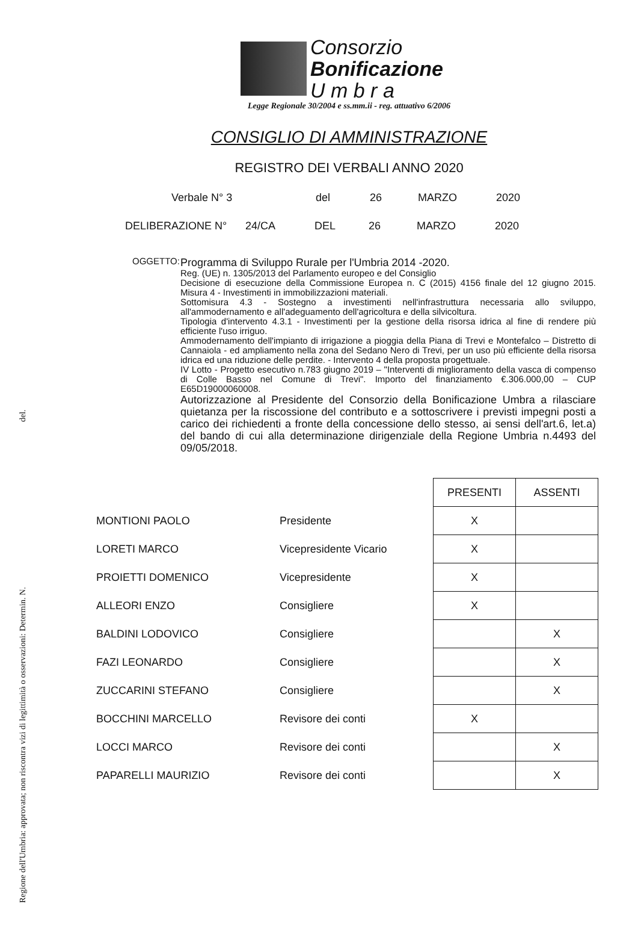Regione dell'Umbria: approvata; non riscontra vizi di legittimità o osservazioni: Determin. N. del.
Consorzio
Bonificazione
U m b r a
Legge Regionale 30/2004 e ss.mm.ii - reg. attuativo 6/2006
CONSIGLIO DI AMMINISTRAZIONE
REGISTRO DEI VERBALI ANNO 2020
Verbale N° 3 del 26 MARZO 2020
DELIBERAZIONE N° 24/CA DEL 26 MARZO 2020
OGGETTO:
Programma di Sviluppo Rurale per l'Umbria 2014 -2020.
Reg. (UE) n. 1305/2013 del Parlamento europeo e del Consiglio
Decisione di esecuzione della Commissione Europea n. C (2015) 4156 finale del 12 giugno 2015. Misura 4 - Investimenti in immobilizzazioni materiali.
Sottomisura 4.3 - Sostegno a investimenti nell'infrastruttura necessaria allo sviluppo, all'ammodernamento e all'adeguamento dell'agricoltura e della silvicoltura.
Tipologia d'intervento 4.3.1 - Investimenti per la gestione della risorsa idrica al fine di rendere più efficiente l'uso irriguo.
Ammodernamento dell'impianto di irrigazione a pioggia della Piana di Trevi e Montefalco – Distretto di Cannaiola - ed ampliamento nella zona del Sedano Nero di Trevi, per un uso più efficiente della risorsa idrica ed una riduzione delle perdite. - Intervento 4 della proposta progettuale.
IV Lotto - Progetto esecutivo n.783 giugno 2019 – "Interventi di miglioramento della vasca di compenso di Colle Basso nel Comune di Trevi". Importo del finanziamento €.306.000,00 – CUP E65D19000060008.
Autorizzazione al Presidente del Consorzio della Bonificazione Umbra a rilasciare quietanza per la riscossione del contributo e a sottoscrivere i previsti impegni posti a carico dei richiedenti a fronte della concessione dello stesso, ai sensi dell'art.6, let.a) del bando di cui alla determinazione dirigenziale della Regione Umbria n.4493 del 09/05/2018.
| | | PRESENTI | ASSENTI |
| MONTIONI PAOLO | Presidente | X | |
| LORETI MARCO | Vicepresidente Vicario | X | |
| PROIETTI DOMENICO | Vicepresidente | X | |
| ALLEORI ENZO | Consigliere | X | |
| BALDINI LODOVICO | Consigliere | | X |
| FAZI LEONARDO | Consigliere | | X |
| ZUCCARINI STEFANO | Consigliere | | X |
| BOCCHINI MARCELLO | Revisore dei conti | X | |
| LOCCI MARCO | Revisore dei conti | | X |
| PAPARELLI MAURIZIO | Revisore dei conti | | X |